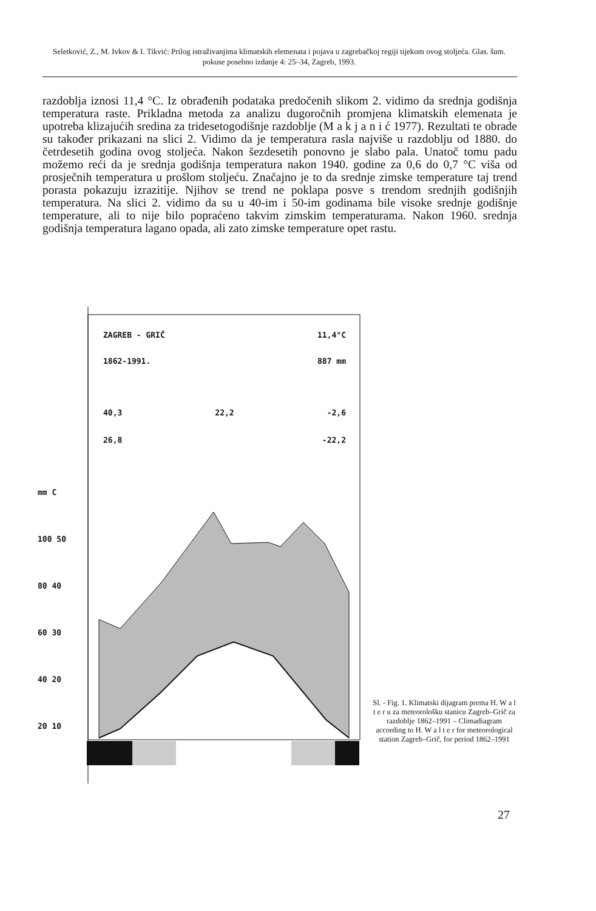Seletković, Z., M. Ivkov & I. Tikvić: Prilog istraživanjima klimatskih elemenata i pojava u zagrebačkoj regiji tijekom ovog stoljeća. Glas. šum. pokuse posebno izdanje 4: 25–34, Zagreb, 1993.
razdoblja iznosi 11,4 °C. Iz obrađenih podataka predočenih slikom 2. vidimo da srednja godišnja temperatura raste. Prikladna metoda za analizu dugoročnih promjena klimatskih elemenata je upotreba klizajućih sredina za tridesetogodišnje razdoblje (M a k j a n i ć 1977). Rezultati te obrade su također prikazani na slici 2. Vidimo da je temperatura rasla najviše u razdoblju od 1880. do četrdesetih godina ovog stoljeća. Nakon šezdesetih ponovno je slabo pala. Unatoč tomu padu možemo reći da je srednja godišnja temperatura nakon 1940. godine za 0,6 do 0,7 °C viša od prosječnih temperatura u prošlom stoljeću. Značajno je to da srednje zimske temperature taj trend porasta pokazuju izrazitije. Njihov se trend ne poklapa posve s trendom srednjih godišnjih temperatura. Na slici 2. vidimo da su u 40-im i 50-im godinama bile visoke srednje godišnje temperature, ali to nije bilo popraćeno takvim zimskim temperaturama. Nakon 1960. srednja godišnja temperatura lagano opada, ali zato zimske temperature opet rastu.
ZAGREB - GRIČ 11,4°C
1862-1991. 887 mm
40,3 22,2 -2,6
26,8 -22,2
mm C
100 50
80 40
60 30
40 20
20 10
Sl. - Fig. 1. Klimatski dijagram prema H. W a l t e r u za meteorološku stanicu Zagreb–Grič za razdoblje 1862–1991 – Climadiagram according to H. W a l t e r for meteorological station Zagreb–Grič, for period 1862–1991
27